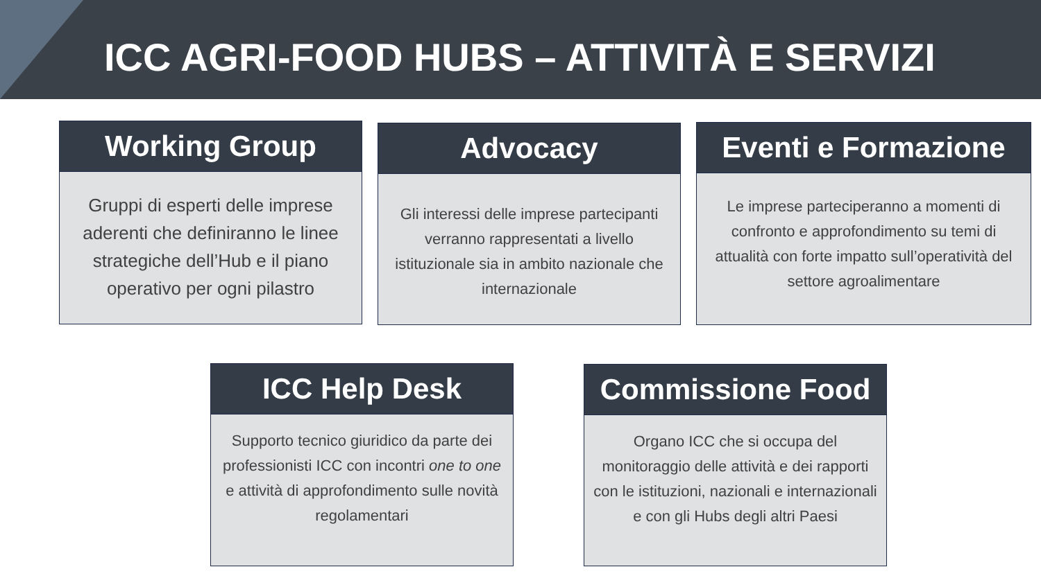ICC AGRI-FOOD HUBS – ATTIVITÀ E SERVIZI
Working Group
Gruppi di esperti delle imprese aderenti che definiranno le linee strategiche dell’Hub e il piano operativo per ogni pilastro
Advocacy
Gli interessi delle imprese partecipanti verranno rappresentati a livello istituzionale sia in ambito nazionale che internazionale
Eventi e Formazione
Le imprese parteciperanno a momenti di confronto e approfondimento su temi di attualità con forte impatto sull’operatività del settore agroalimentare
ICC Help Desk
Supporto tecnico giuridico da parte dei professionisti ICC con incontri one to one e attività di approfondimento sulle novità regolamentari
Commissione Food
Organo ICC che si occupa del monitoraggio delle attività e dei rapporti con le istituzioni, nazionali e internazionali e con gli Hubs degli altri Paesi